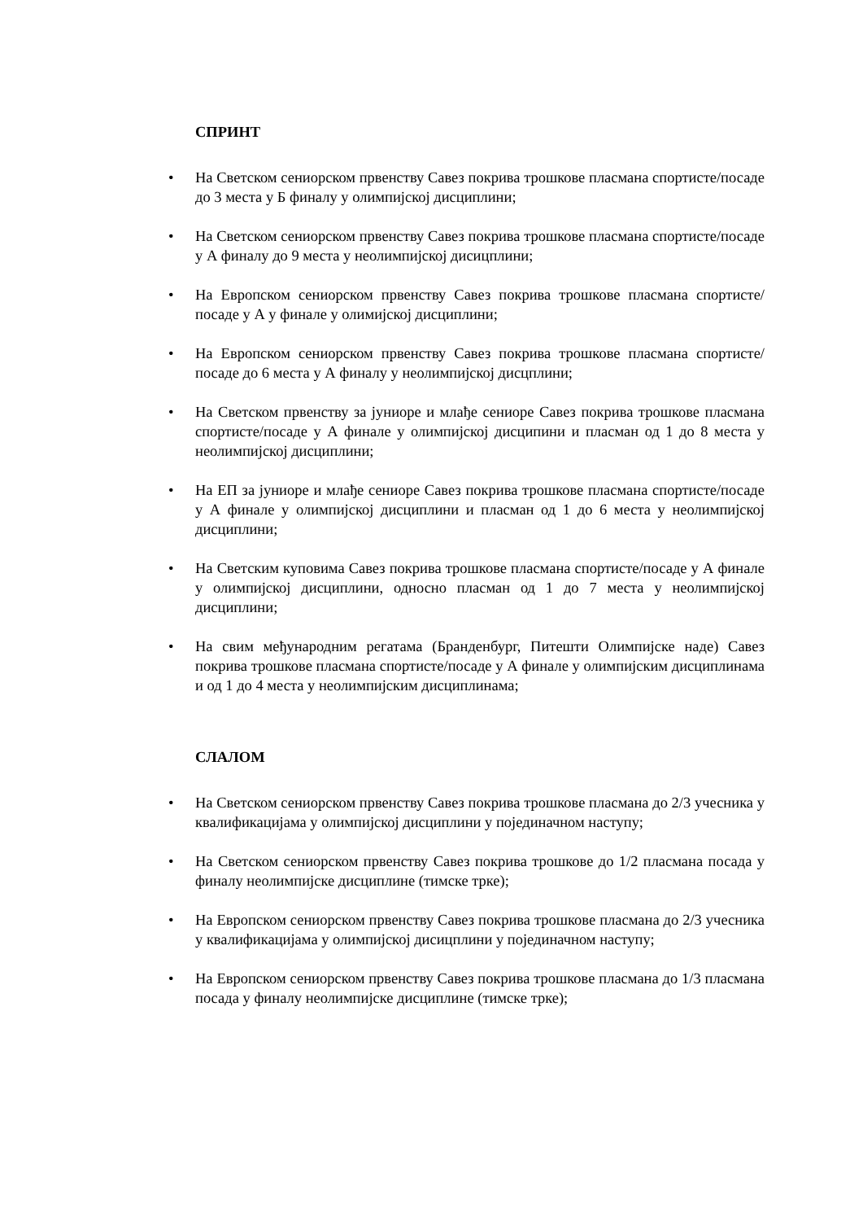СПРИНТ
• На Светском сениорском првенству Савез покрива трошкове пласмана спортисте/посаде до 3 места у Б финалу у олимпијској дисциплини;
• На Светском сениорском првенству Савез покрива трошкове пласмана спортисте/посаде у А финалу до 9 места у неолимпијској дисицплини;
• На Европском сениорском првенству Савез покрива трошкове пласмана спортисте/посаде у А у финале у олимијској дисциплини;
• На Европском сениорском првенству Савез покрива трошкове пласмана спортисте/посаде до 6 места у А финалу у неолимпијској дисцплини;
• На Светском првенству за јуниоре и млађе сениоре Савез покрива трошкове пласмана спортисте/посаде у А финале у олимпијској дисципини и пласман од 1 до 8 места у неолимпијској дисциплини;
• На ЕП за јуниоре и млађе сениоре Савез покрива трошкове пласмана спортисте/посаде у А финале у олимпијској дисциплини и пласман од 1 до 6 места у неолимпијској дисциплини;
• На Светским куповима Савез покрива трошкове пласмана спортисте/посаде у А финале у олимпијској дисциплини, односно пласман од 1 до 7 места у неолимпијској дисциплини;
• На свим међународним регатама (Бранденбург, Питешти Олимпијске наде) Савез покрива трошкове пласмана спортисте/посаде у А финале у олимпијским дисциплинама и од 1 до 4 места у неолимпијским дисциплинама;
СЛАЛОМ
• На Светском сениорском првенству Савез покрива трошкове пласмана до 2/3 учесника у квалификацијама у олимпијској дисциплини у појединачном наступу;
• На Светском сениорском првенству Савез покрива трошкове до 1/2 пласмана посада у финалу неолимпијске дисциплине (тимске трке);
• На Европском сениорском првенству Савез покрива трошкове пласмана до 2/3 учесника у квалификацијама у олимпијској дисицплини у појединачном наступу;
• На Европском сениорском првенству Савез покрива трошкове пласмана до 1/3 пласмана посада у финалу неолимпијске дисциплине (тимске трке);